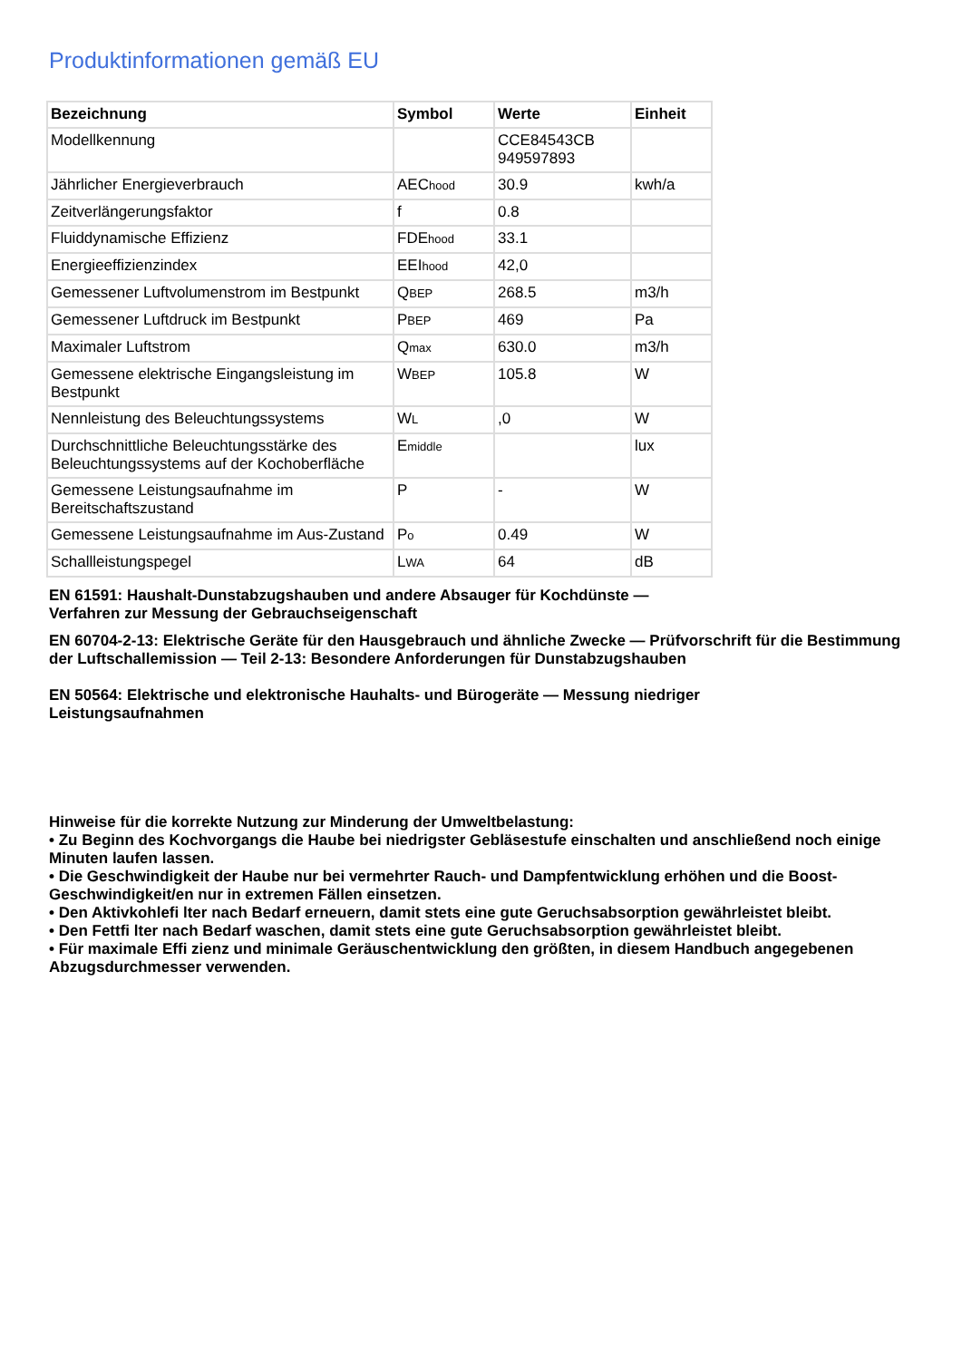Produktinformationen gemäß EU
| Bezeichnung | Symbol | Werte | Einheit |
| --- | --- | --- | --- |
| Modellkennung | | CCE84543CB 949597893 | |
| Jährlicher Energieverbrauch | AEC hood | 30.9 | kwh/a |
| Zeitverlängerungsfaktor | f | 0.8 | |
| Fluiddynamische Effizienz | FDE hood | 33.1 | |
| Energieeffizienzindex | EEI hood | 42,0 | |
| Gemessener Luftvolumenstrom im Bestpunkt | Q BEP | 268.5 | m3/h |
| Gemessener Luftdruck im Bestpunkt | P BEP | 469 | Pa |
| Maximaler Luftstrom | Q max | 630.0 | m3/h |
| Gemessene elektrische Eingangsleistung im Bestpunkt | W BEP | 105.8 | W |
| Nennleistung des Beleuchtungssystems | W L | ,0 | W |
| Durchschnittliche Beleuchtungsstärke des Beleuchtungssystems auf der Kochoberfläche | E middle | | lux |
| Gemessene Leistungsaufnahme im Bereitschaftszustand | P | - | W |
| Gemessene Leistungsaufnahme im Aus-Zustand | P o | 0.49 | W |
| Schallleistungspegel | L WA | 64 | dB |
EN 61591: Haushalt-Dunstabzugshauben und andere Absauger für Kochdünste — Verfahren zur Messung der Gebrauchseigenschaft
EN 60704-2-13: Elektrische Geräte für den Hausgebrauch und ähnliche Zwecke — Prüfvorschrift für die Bestimmung der Luftschallemission — Teil 2-13: Besondere Anforderungen für Dunstabzugshauben
EN 50564: Elektrische und elektronische Hauhalts- und Bürogeräte — Messung niedriger Leistungsaufnahmen
Hinweise für die korrekte Nutzung zur Minderung der Umweltbelastung:
• Zu Beginn des Kochvorgangs die Haube bei niedrigster Gebläsestufe einschalten und anschließend noch einige Minuten laufen lassen.
• Die Geschwindigkeit der Haube nur bei vermehrter Rauch- und Dampfentwicklung erhöhen und die Boost-Geschwindigkeit/en nur in extremen Fällen einsetzen.
• Den Aktivkohlefi lter nach Bedarf erneuern, damit stets eine gute Geruchsabsorption gewährleistet bleibt.
• Den Fettfi lter nach Bedarf waschen, damit stets eine gute Geruchsabsorption gewährleistet bleibt.
• Für maximale Effi zienz und minimale Geräuschentwicklung den größten, in diesem Handbuch angegebenen Abzugsdurchmesser verwenden.